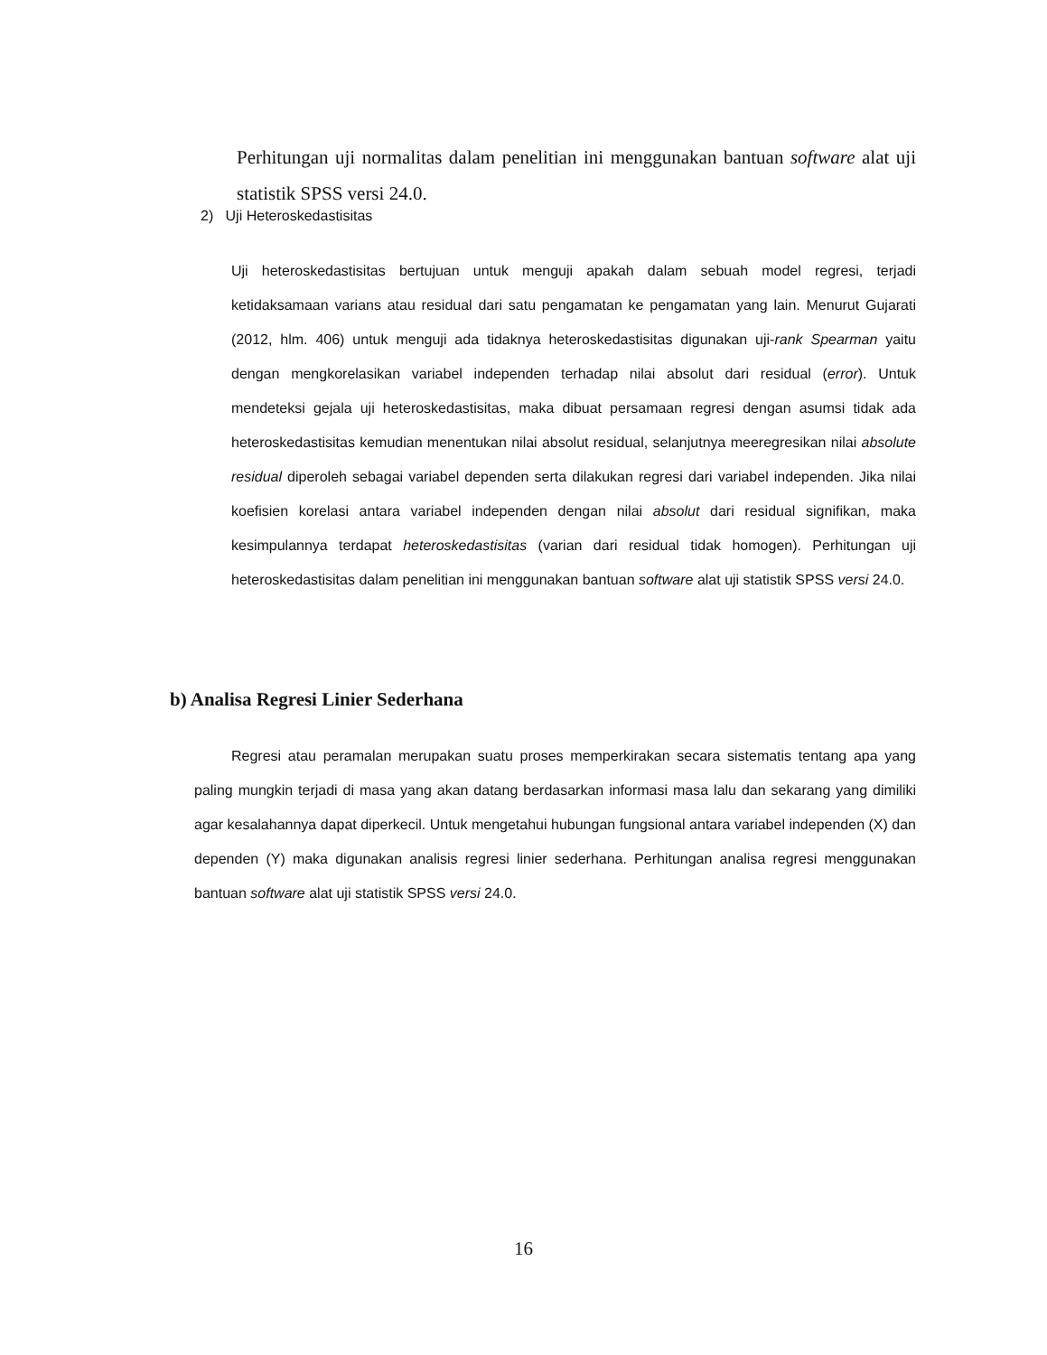Perhitungan uji normalitas dalam penelitian ini menggunakan bantuan software alat uji statistik SPSS versi 24.0.
2) Uji Heteroskedastisitas
Uji heteroskedastisitas bertujuan untuk menguji apakah dalam sebuah model regresi, terjadi ketidaksamaan varians atau residual dari satu pengamatan ke pengamatan yang lain. Menurut Gujarati (2012, hlm. 406) untuk menguji ada tidaknya heteroskedastisitas digunakan uji-rank Spearman yaitu dengan mengkorelasikan variabel independen terhadap nilai absolut dari residual (error). Untuk mendeteksi gejala uji heteroskedastisitas, maka dibuat persamaan regresi dengan asumsi tidak ada heteroskedastisitas kemudian menentukan nilai absolut residual, selanjutnya meeregresikan nilai absolute residual diperoleh sebagai variabel dependen serta dilakukan regresi dari variabel independen. Jika nilai koefisien korelasi antara variabel independen dengan nilai absolut dari residual signifikan, maka kesimpulannya terdapat heteroskedastisitas (varian dari residual tidak homogen). Perhitungan uji heteroskedastisitas dalam penelitian ini menggunakan bantuan software alat uji statistik SPSS versi 24.0.
b) Analisa Regresi Linier Sederhana
Regresi atau peramalan merupakan suatu proses memperkirakan secara sistematis tentang apa yang paling mungkin terjadi di masa yang akan datang berdasarkan informasi masa lalu dan sekarang yang dimiliki agar kesalahannya dapat diperkecil. Untuk mengetahui hubungan fungsional antara variabel independen (X) dan dependen (Y) maka digunakan analisis regresi linier sederhana. Perhitungan analisa regresi menggunakan bantuan software alat uji statistik SPSS versi 24.0.
16